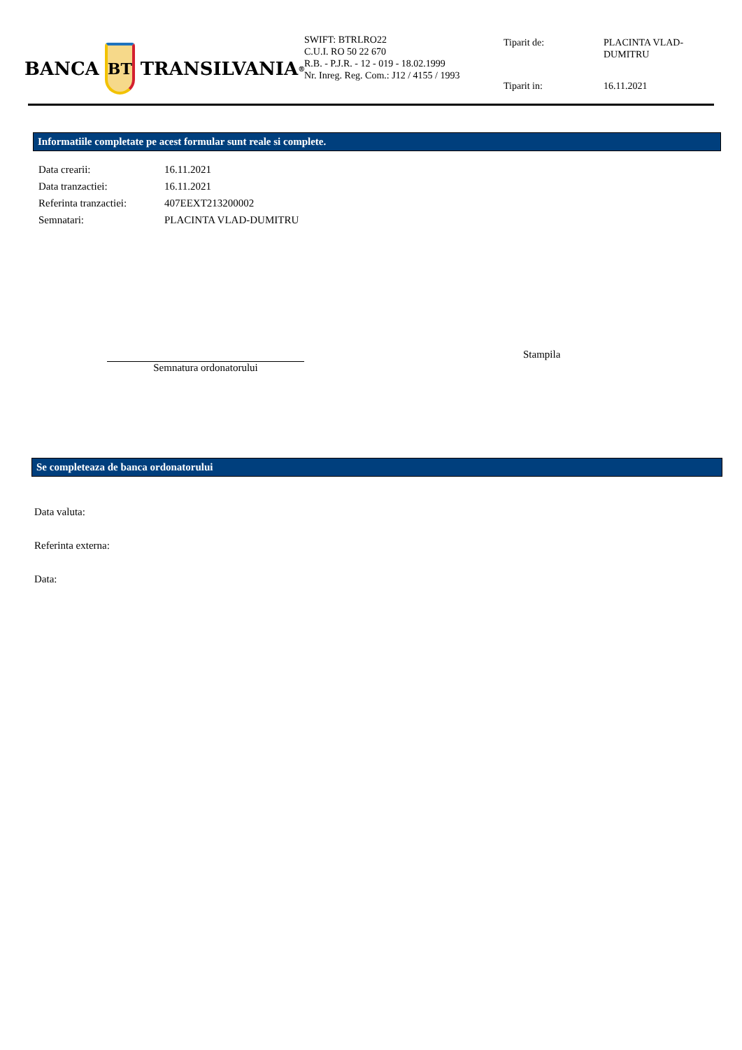BANCA
BT
TRANSILVANIA<sup>®</sup>
SWIFT: BTRLRO22
C.U.I. RO 50 22 670
R.B. - P.J.R. - 12 - 019 - 18.02.1999
Nr. Inreg. Reg. Com.: J12 / 4155 / 1993
Tiparit de:
PLACINTA VLAD-DUMITRU
Tiparit in:
16.11.2021
Informatiile completate pe acest formular sunt reale si complete.
| Data crearii: | 16.11.2021 |
| Data tranzactiei: | 16.11.2021 |
| Referinta tranzactiei: | 407EEXT213200002 |
| Semnatari: | PLACINTA VLAD-DUMITRU |
Semnatura ordonatorului
Stampila
Se completeaza de banca ordonatorului
Data valuta:
Referinta externa:
Data: